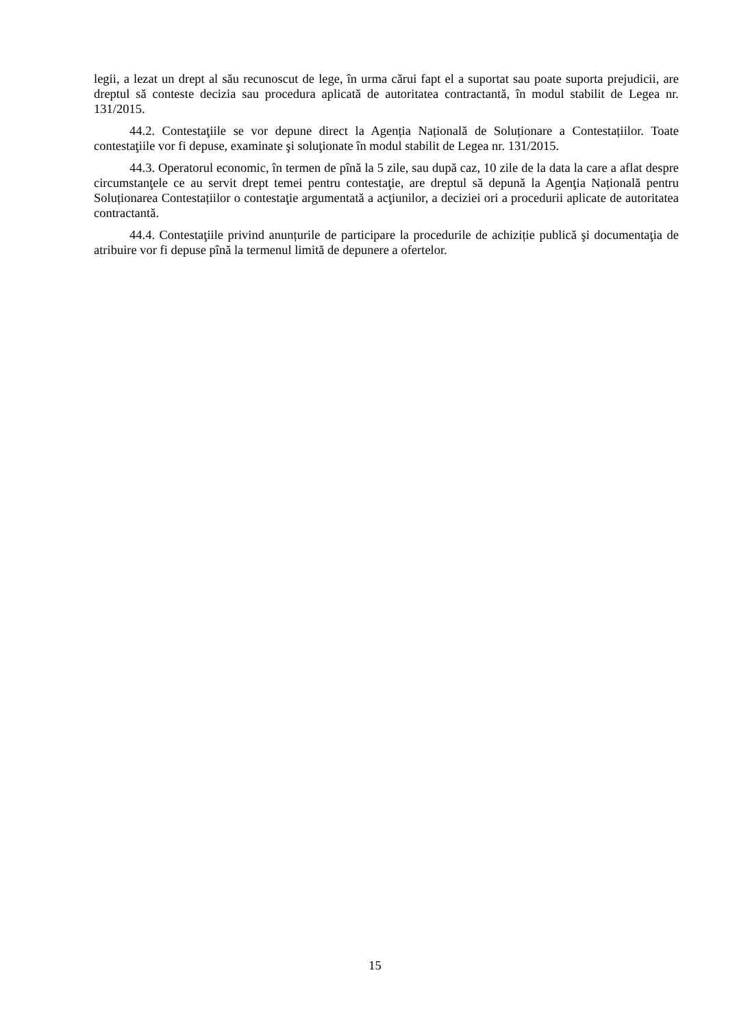legii, a lezat un drept al său recunoscut de lege, în urma cărui fapt el a suportat sau poate suporta prejudicii, are dreptul să conteste decizia sau procedura aplicată de autoritatea contractantă, în modul stabilit de Legea nr. 131/2015.
44.2. Contestaţiile se vor depune direct la Agenția Națională de Soluționare a Contestațiilor. Toate contestaţiile vor fi depuse, examinate şi soluţionate în modul stabilit de Legea nr. 131/2015.
44.3. Operatorul economic, în termen de pînă la 5 zile, sau după caz, 10 zile de la data la care a aflat despre circumstanţele ce au servit drept temei pentru contestaţie, are dreptul să depună la Agenţia Națională pentru Soluționarea Contestațiilor o contestaţie argumentată a acţiunilor, a deciziei ori a procedurii aplicate de autoritatea contractantă.
44.4. Contestaţiile privind anunțurile de participare la procedurile de achiziție publică şi documentaţia de atribuire vor fi depuse pînă la termenul limită de depunere a ofertelor.
15